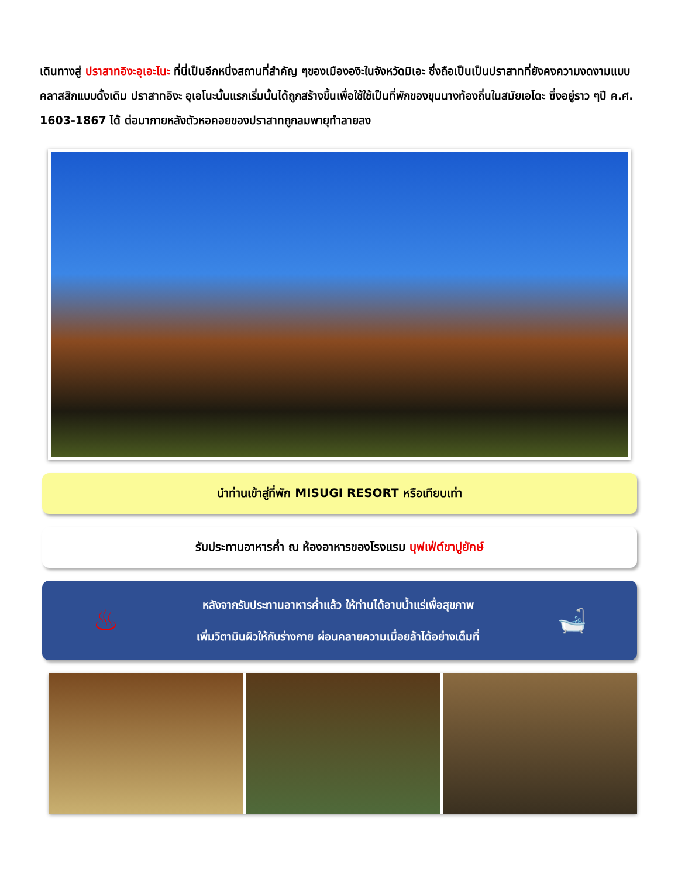เดินทางสู่ ปราสาทอิงะอุเอะโนะ ที่นี่เป็นอีกหนึ่งสถานที่สำคัญ ๆของเมืององิะในจังหวัดมิเอะ ซึ่งถือเป็นเป็นปราสาทที่ยังคงความงดงามแบบคลาสสิกแบบดั้งเดิม ปราสาทอิงะ อุเอโนะนั้นแรกเริ่มนั้นได้ถูกสร้างขึ้นเพื่อใช้ใช้เป็นที่พักของขุนนางท้องถิ่นในสมัยเอโดะ ซึ่งอยู่ราว ๆปี ค.ศ. 1603-1867 ได้ ต่อมาภายหลังตัวหอคอยของปราสาทถูกลมพายุทำลายลง
นำท่านเข้าสู่ที่พัก MISUGI RESORT หรือเทียบเท่า
รับประทานอาหารค่ำ ณ ห้องอาหารของโรงแรม บุฟเฟ่ต์ขาปูยักษ์
♨
หลังจากรับประทานอาหารค่ำแล้ว ให้ท่านได้อาบน้ำแร่เพื่อสุขภาพ
เพิ่มวิตามินผิวให้กับร่างกาย ผ่อนคลายความเมื่อยล้าได้อย่างเต็มที่
🛁